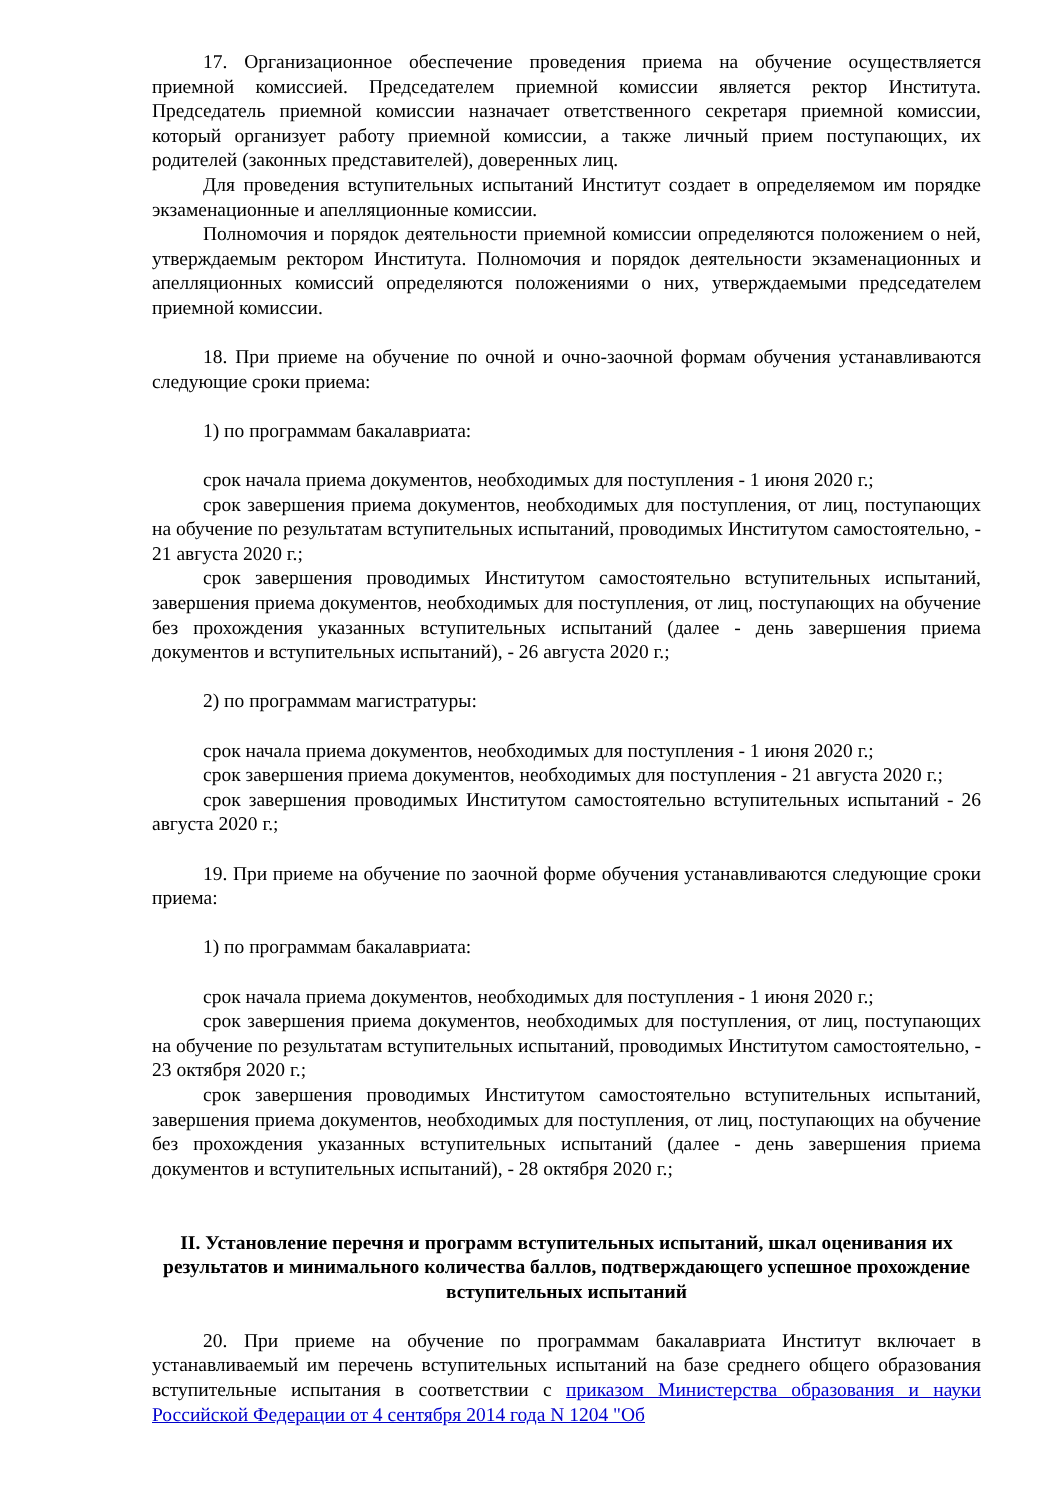17. Организационное обеспечение проведения приема на обучение осуществляется приемной комиссией. Председателем приемной комиссии является ректор Института. Председатель приемной комиссии назначает ответственного секретаря приемной комиссии, который организует работу приемной комиссии, а также личный прием поступающих, их родителей (законных представителей), доверенных лиц.
Для проведения вступительных испытаний Институт создает в определяемом им порядке экзаменационные и апелляционные комиссии.
Полномочия и порядок деятельности приемной комиссии определяются положением о ней, утверждаемым ректором Института. Полномочия и порядок деятельности экзаменационных и апелляционных комиссий определяются положениями о них, утверждаемыми председателем приемной комиссии.
18. При приеме на обучение по очной и очно-заочной формам обучения устанавливаются следующие сроки приема:
1) по программам бакалавриата:
срок начала приема документов, необходимых для поступления - 1 июня 2020 г.;
срок завершения приема документов, необходимых для поступления, от лиц, поступающих на обучение по результатам вступительных испытаний, проводимых Институтом самостоятельно, - 21 августа 2020 г.;
срок завершения проводимых Институтом самостоятельно вступительных испытаний, завершения приема документов, необходимых для поступления, от лиц, поступающих на обучение без прохождения указанных вступительных испытаний (далее - день завершения приема документов и вступительных испытаний), - 26 августа 2020 г.;
2) по программам магистратуры:
срок начала приема документов, необходимых для поступления - 1 июня 2020 г.;
срок завершения приема документов, необходимых для поступления - 21 августа 2020 г.;
срок завершения проводимых Институтом самостоятельно вступительных испытаний - 26 августа 2020 г.;
19. При приеме на обучение по заочной форме обучения устанавливаются следующие сроки приема:
1) по программам бакалавриата:
срок начала приема документов, необходимых для поступления - 1 июня 2020 г.;
срок завершения приема документов, необходимых для поступления, от лиц, поступающих на обучение по результатам вступительных испытаний, проводимых Институтом самостоятельно, - 23 октября 2020 г.;
срок завершения проводимых Институтом самостоятельно вступительных испытаний, завершения приема документов, необходимых для поступления, от лиц, поступающих на обучение без прохождения указанных вступительных испытаний (далее - день завершения приема документов и вступительных испытаний), - 28 октября 2020 г.;
II. Установление перечня и программ вступительных испытаний, шкал оценивания их результатов и минимального количества баллов, подтверждающего успешное прохождение вступительных испытаний
20. При приеме на обучение по программам бакалавриата Институт включает в устанавливаемый им перечень вступительных испытаний на базе среднего общего образования вступительные испытания в соответствии с приказом Министерства образования и науки Российской Федерации от 4 сентября 2014 года N 1204 "Об